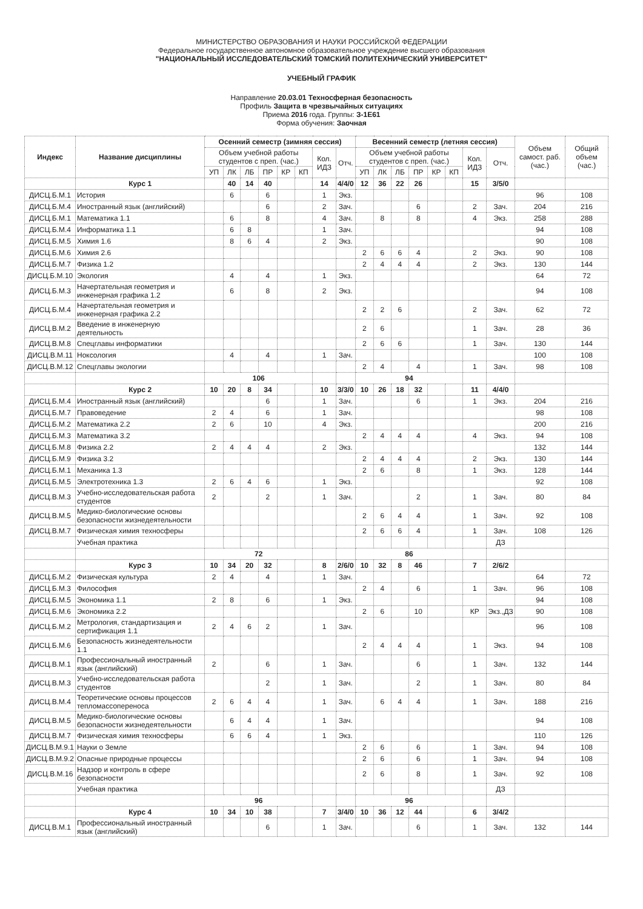МИНИСТЕРСТВО ОБРАЗОВАНИЯ И НАУКИ РОССИЙСКОЙ ФЕДЕРАЦИИ
Федеральное государственное автономное образовательное учреждение высшего образования
"НАЦИОНАЛЬНЫЙ ИССЛЕДОВАТЕЛЬСКИЙ ТОМСКИЙ ПОЛИТЕХНИЧЕСКИЙ УНИВЕРСИТЕТ"
УЧЕБНЫЙ ГРАФИК
Направление 20.03.01 Техносферная безопасность
Профиль Защита в чрезвычайных ситуациях
Приема 2016 года. Группы: З-1Е61
Форма обучения: Заочная
| Индекс | Название дисциплины | Осенний семестр (зимняя сессия) | | | | | | | | Весенний семестр (летняя сессия) | | | | | | | | Объем самост. раб. (час.) | Общий объем (час.) |
| --- | --- | --- | --- | --- | --- | --- | --- | --- | --- | --- | --- | --- | --- | --- | --- | --- | --- | --- | --- |
| | | Объем учебной работы студентов с преп. (час.) | | | | | | Кол. ИДЗ | Отч. | Объем учебной работы студентов с преп. (час.) | | | | | | Кол. ИДЗ | Отч. | | |
| | | УП | ЛК | ЛБ | ПР | КР | КП | | | УП | ЛК | ЛБ | ПР | КР | КП | | | | |
| | Курс 1 | | 40 | 14 | 40 | | | 14 | 4/4/0 | 12 | 36 | 22 | 26 | | | 15 | 3/5/0 | | |
| ДИСЦ.Б.М.1 | История | | 6 | | 6 | | | 1 | Экз. | | | | | | | | | 96 | 108 |
| ДИСЦ.Б.М.4 | Иностранный язык (английский) | | | | 6 | | | 2 | Зач. | | | | 6 | | | 2 | Зач. | 204 | 216 |
| ДИСЦ.Б.М.1 | Математика 1.1 | | 6 | | 8 | | | 4 | Зач. | | 8 | | 8 | | | 4 | Экз. | 258 | 288 |
| ДИСЦ.Б.М.4 | Информатика 1.1 | | 6 | 8 | | | | 1 | Зач. | | | | | | | | | 94 | 108 |
| ДИСЦ.Б.М.5 | Химия 1.6 | | 8 | 6 | 4 | | | 2 | Экз. | | | | | | | | | 90 | 108 |
| ДИСЦ.Б.М.6 | Химия 2.6 | | | | | | | | | 2 | 6 | 6 | 4 | | | 2 | Экз. | 90 | 108 |
| ДИСЦ.Б.М.7 | Физика 1.2 | | | | | | | | | 2 | 4 | 4 | 4 | | | 2 | Экз. | 130 | 144 |
| ДИСЦ.Б.М.10 | Экология | | 4 | | 4 | | | 1 | Экз. | | | | | | | | | 64 | 72 |
| ДИСЦ.Б.М.3 | Начертательная геометрия и инженерная графика 1.2 | | 6 | | 8 | | | 2 | Экз. | | | | | | | | | 94 | 108 |
| ДИСЦ.Б.М.4 | Начертательная геометрия и инженерная графика 2.2 | | | | | | | | | 2 | 2 | 6 | | | | 2 | Зач. | 62 | 72 |
| ДИСЦ.В.М.2 | Введение в инженерную деятельность | | | | | | | | | 2 | 6 | | | | | 1 | Зач. | 28 | 36 |
| ДИСЦ.В.М.8 | Спецглавы информатики | | | | | | | | | 2 | 6 | 6 | | | | 1 | Зач. | 130 | 144 |
| ДИСЦ.В.М.11 | Ноксология | | 4 | | 4 | | | 1 | Зач. | | | | | | | | | 100 | 108 |
| ДИСЦ.В.М.12 | Спецглавы экологии | | | | | | | | | 2 | 4 | | 4 | | | 1 | Зач. | 98 | 108 |
| | | 106 | | | | | | | | 94 | | | | | | | | | |
| | Курс 2 | 10 | 20 | 8 | 34 | | | 10 | 3/3/0 | 10 | 26 | 18 | 32 | | | 11 | 4/4/0 | | |
| ДИСЦ.Б.М.4 | Иностранный язык (английский) | | | | 6 | | | 1 | Зач. | | | | 6 | | | 1 | Экз. | 204 | 216 |
| ДИСЦ.Б.М.7 | Правоведение | 2 | 4 | | 6 | | | 1 | Зач. | | | | | | | | | 98 | 108 |
| ДИСЦ.Б.М.2 | Математика 2.2 | 2 | 6 | | 10 | | | 4 | Экз. | | | | | | | | | 200 | 216 |
| ДИСЦ.Б.М.3 | Математика 3.2 | | | | | | | | | 2 | 4 | 4 | 4 | | | 4 | Экз. | 94 | 108 |
| ДИСЦ.Б.М.8 | Физика 2.2 | 2 | 4 | 4 | 4 | | | 2 | Экз. | | | | | | | | | 132 | 144 |
| ДИСЦ.Б.М.9 | Физика 3.2 | | | | | | | | | 2 | 4 | 4 | 4 | | | 2 | Экз. | 130 | 144 |
| ДИСЦ.Б.М.1 | Механика 1.3 | | | | | | | | | 2 | 6 | | 8 | | | 1 | Экз. | 128 | 144 |
| ДИСЦ.Б.М.5 | Электротехника 1.3 | 2 | 6 | 4 | 6 | | | 1 | Экз. | | | | | | | | | 92 | 108 |
| ДИСЦ.В.М.3 | Учебно-исследовательская работа студентов | 2 | | | 2 | | | 1 | Зач. | | | | 2 | | | 1 | Зач. | 80 | 84 |
| ДИСЦ.В.М.5 | Медико-биологические основы безопасности жизнедеятельности | | | | | | | | | 2 | 6 | 4 | 4 | | | 1 | Зач. | 92 | 108 |
| ДИСЦ.В.М.7 | Физическая химия техносферы | | | | | | | | | 2 | 6 | 6 | 4 | | | 1 | Зач. | 108 | 126 |
| | Учебная практика | | | | | | | | | | | | | | | | ДЗ | | |
| | | 72 | | | | | | | | 86 | | | | | | | | | |
| | Курс 3 | 10 | 34 | 20 | 32 | | | 8 | 2/6/0 | 10 | 32 | 8 | 46 | | | 7 | 2/6/2 | | |
| ДИСЦ.Б.М.2 | Физическая культура | 2 | 4 | | 4 | | | 1 | Зач. | | | | | | | | | 64 | 72 |
| ДИСЦ.Б.М.3 | Философия | | | | | | | | | 2 | 4 | | 6 | | | 1 | Зач. | 96 | 108 |
| ДИСЦ.Б.М.5 | Экономика 1.1 | 2 | 8 | | 6 | | | 1 | Экз. | | | | | | | | | 94 | 108 |
| ДИСЦ.Б.М.6 | Экономика 2.2 | | | | | | | | | 2 | 6 | | 10 | | | КР | Экз.,ДЗ | 90 | 108 |
| ДИСЦ.Б.М.2 | Метрология, стандартизация и сертификация 1.1 | 2 | 4 | 6 | 2 | | | 1 | Зач. | | | | | | | | | 96 | 108 |
| ДИСЦ.Б.М.6 | Безопасность жизнедеятельности 1.1 | | | | | | | | | 2 | 4 | 4 | 4 | | | 1 | Экз. | 94 | 108 |
| ДИСЦ.В.М.1 | Профессиональный иностранный язык (английский) | 2 | | | 6 | | | 1 | Зач. | | | | 6 | | | 1 | Зач. | 132 | 144 |
| ДИСЦ.В.М.3 | Учебно-исследовательская работа студентов | | | | 2 | | | 1 | Зач. | | | | 2 | | | 1 | Зач. | 80 | 84 |
| ДИСЦ.В.М.4 | Теоретические основы процессов тепломассопереноса | 2 | 6 | 4 | 4 | | | 1 | Зач. | | 6 | 4 | 4 | | | 1 | Зач. | 188 | 216 |
| ДИСЦ.В.М.5 | Медико-биологические основы безопасности жизнедеятельности | | 6 | 4 | 4 | | | 1 | Зач. | | | | | | | | | 94 | 108 |
| ДИСЦ.В.М.7 | Физическая химия техносферы | | 6 | 6 | 4 | | | 1 | Экз. | | | | | | | | | 110 | 126 |
| ДИСЦ.В.М.9.1 | Науки о Земле | | | | | | | | | 2 | 6 | | 6 | | | 1 | Зач. | 94 | 108 |
| ДИСЦ.В.М.9.2 | Опасные природные процессы | | | | | | | | | 2 | 6 | | 6 | | | 1 | Зач. | 94 | 108 |
| ДИСЦ.В.М.16 | Надзор и контроль в сфере безопасности | | | | | | | | | 2 | 6 | | 8 | | | 1 | Зач. | 92 | 108 |
| | Учебная практика | | | | | | | | | | | | | | | | ДЗ | | |
| | | 96 | | | | | | | | 96 | | | | | | | | | |
| | Курс 4 | 10 | 34 | 10 | 38 | | | 7 | 3/4/0 | 10 | 36 | 12 | 44 | | | 6 | 3/4/2 | | |
| ДИСЦ.В.М.1 | Профессиональный иностранный язык (английский) | | | | 6 | | | 1 | Зач. | | | | 6 | | | 1 | Зач. | 132 | 144 |